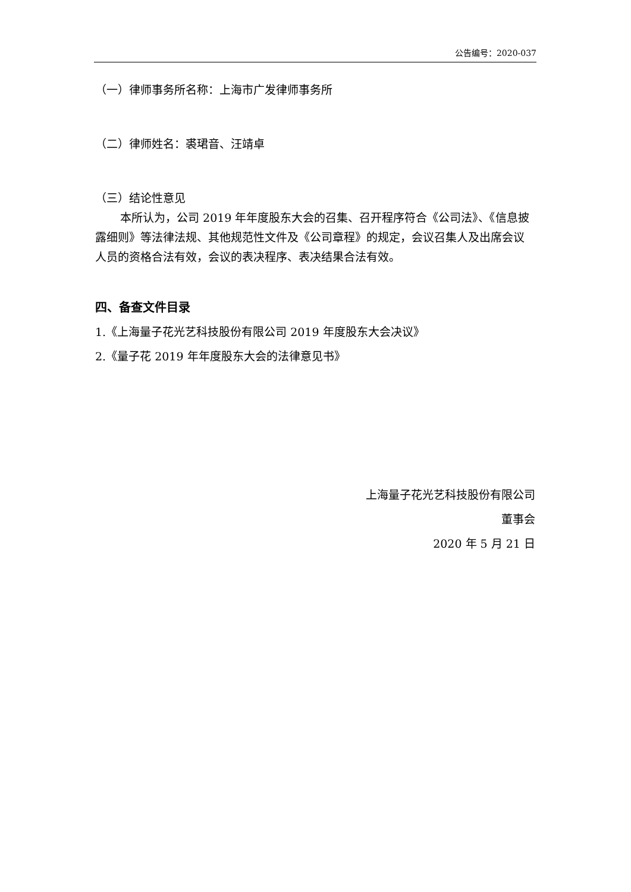公告编号：2020-037
（一）律师事务所名称：上海市广发律师事务所
（二）律师姓名：裘珺音、汪靖卓
（三）结论性意见
本所认为，公司 2019 年年度股东大会的召集、召开程序符合《公司法》、《信息披露细则》等法律法规、其他规范性文件及《公司章程》的规定，会议召集人及出席会议人员的资格合法有效，会议的表决程序、表决结果合法有效。
四、备查文件目录
1.《上海量子花光艺科技股份有限公司 2019 年度股东大会决议》
2.《量子花 2019 年年度股东大会的法律意见书》
上海量子花光艺科技股份有限公司
董事会
2020 年 5 月 21 日